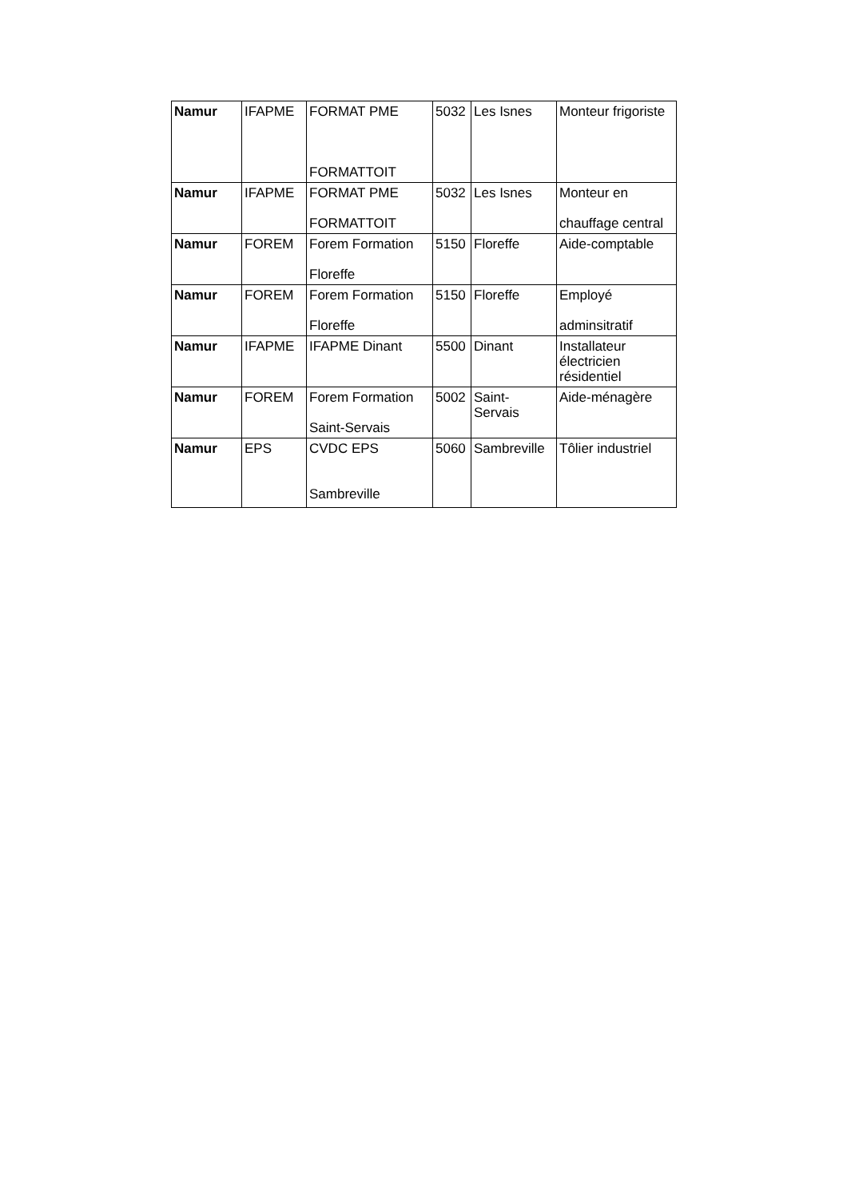| Namur | IFAPME | FORMAT PME FORMATTOIT | 5032 | Les Isnes | Monteur frigoriste |
| Namur | IFAPME | FORMAT PME FORMATTOIT | 5032 | Les Isnes | Monteur en chauffage central |
| Namur | FOREM | Forem Formation Floreffe | 5150 | Floreffe | Aide-comptable |
| Namur | FOREM | Forem Formation Floreffe | 5150 | Floreffe | Employé adminsitratif |
| Namur | IFAPME | IFAPME Dinant | 5500 | Dinant | Installateur électricien résidentiel |
| Namur | FOREM | Forem Formation Saint-Servais | 5002 | Saint-Servais | Aide-ménagère |
| Namur | EPS | CVDC EPS Sambreville | 5060 | Sambreville | Tôlier industriel |